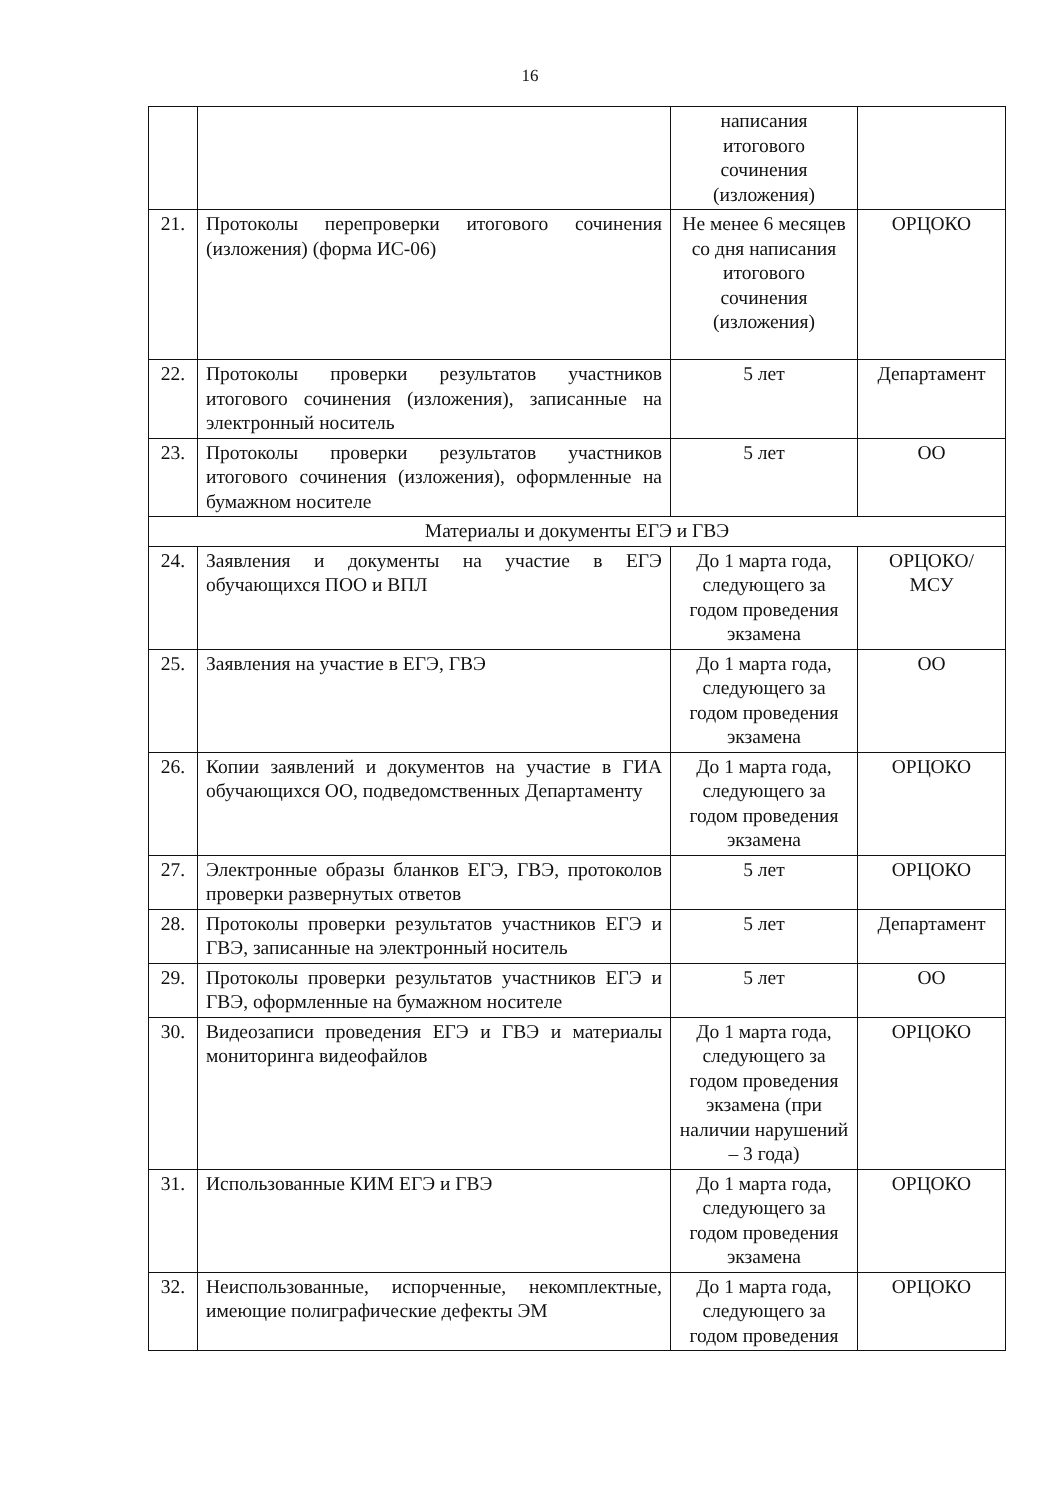16
| | | написания итогового сочинения (изложения) | |
| 21. | Протоколы перепроверки итогового сочинения (изложения) (форма ИС-06) | Не менее 6 месяцев со дня написания итогового сочинения (изложения) | ОРЦОКО |
| 22. | Протоколы проверки результатов участников итогового сочинения (изложения), записанные на электронный носитель | 5 лет | Департамент |
| 23. | Протоколы проверки результатов участников итогового сочинения (изложения), оформленные на бумажном носителе | 5 лет | ОО |
| Материалы и документы ЕГЭ и ГВЭ | | | |
| 24. | Заявления и документы на участие в ЕГЭ обучающихся ПОО и ВПЛ | До 1 марта года, следующего за годом проведения экзамена | ОРЦОКО/ МСУ |
| 25. | Заявления на участие в ЕГЭ, ГВЭ | До 1 марта года, следующего за годом проведения экзамена | ОО |
| 26. | Копии заявлений и документов на участие в ГИА обучающихся ОО, подведомственных Департаменту | До 1 марта года, следующего за годом проведения экзамена | ОРЦОКО |
| 27. | Электронные образы бланков ЕГЭ, ГВЭ, протоколов проверки развернутых ответов | 5 лет | ОРЦОКО |
| 28. | Протоколы проверки результатов участников ЕГЭ и ГВЭ, записанные на электронный носитель | 5 лет | Департамент |
| 29. | Протоколы проверки результатов участников ЕГЭ и ГВЭ, оформленные на бумажном носителе | 5 лет | ОО |
| 30. | Видеозаписи проведения ЕГЭ и ГВЭ и материалы мониторинга видеофайлов | До 1 марта года, следующего за годом проведения экзамена (при наличии нарушений – 3 года) | ОРЦОКО |
| 31. | Использованные КИМ ЕГЭ и ГВЭ | До 1 марта года, следующего за годом проведения экзамена | ОРЦОКО |
| 32. | Неиспользованные, испорченные, некомплектные, имеющие полиграфические дефекты ЭМ | До 1 марта года, следующего за годом проведения | ОРЦОКО |